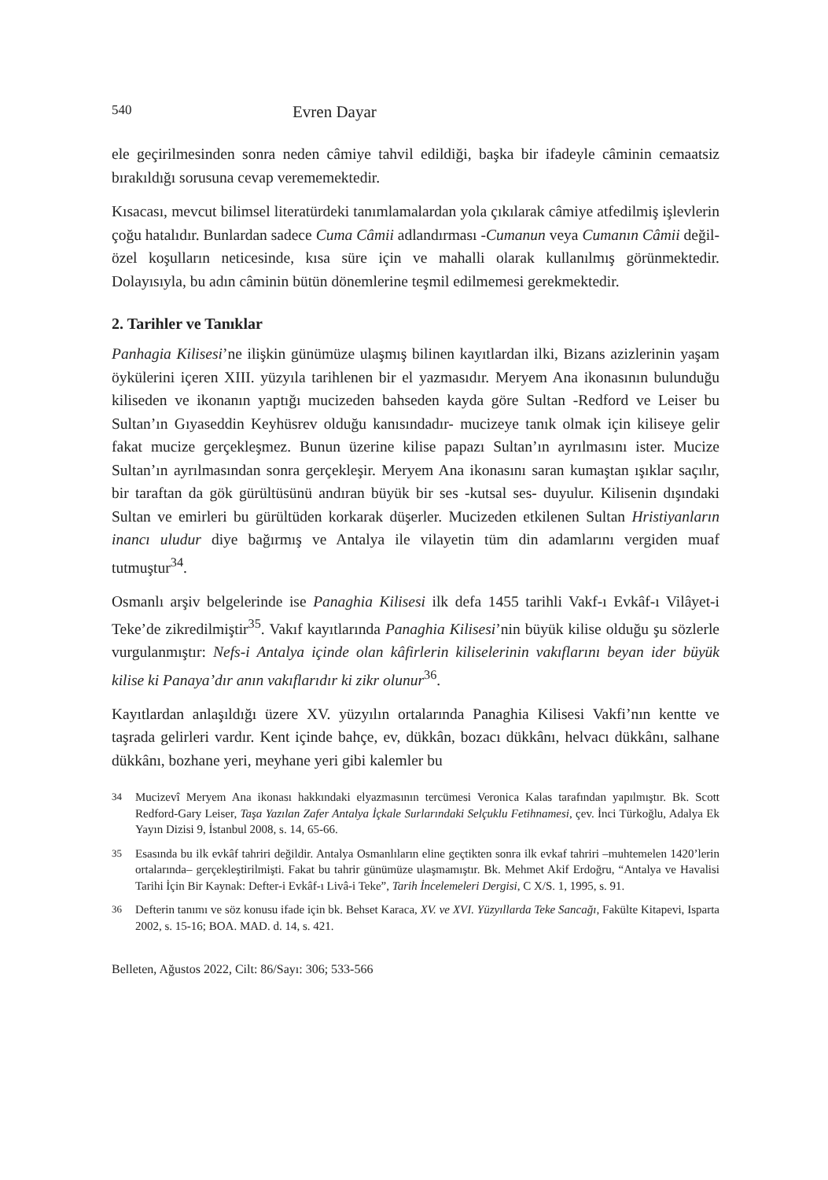540 Evren Dayar
ele geçirilmesinden sonra neden câmiye tahvil edildiği, başka bir ifadeyle câminin cemaatsiz bırakıldığı sorusuna cevap verememektedir.
Kısacası, mevcut bilimsel literatürdeki tanımlamalardan yola çıkılarak câmiye atfedilmiş işlevlerin çoğu hatalıdır. Bunlardan sadece Cuma Câmii adlandırması -Cumanun veya Cumanın Câmii değil- özel koşulların neticesinde, kısa süre için ve mahalli olarak kullanılmış görünmektedir. Dolayısıyla, bu adın câminin bütün dönemlerine teşmil edilmemesi gerekmektedir.
2. Tarihler ve Tanıklar
Panhagia Kilisesi’ne ilişkin günümüze ulaşmış bilinen kayıtlardan ilki, Bizans azizlerinin yaşam öykülerini içeren XIII. yüzyıla tarihlenen bir el yazmasıdır. Meryem Ana ikonasının bulunduğu kiliseden ve ikonanın yaptığı mucizeden bahseden kayda göre Sultan -Redford ve Leiser bu Sultan’ın Gıyaseddin Keyhüsrev olduğu kanısındadır- mucizeye tanık olmak için kiliseye gelir fakat mucize gerçekleşmez. Bunun üzerine kilise papazı Sultan’ın ayrılmasını ister. Mucize Sultan’ın ayrılmasından sonra gerçekleşir. Meryem Ana ikonasını saran kumaştan ışıklar saçılır, bir taraftan da gök gürültüsünü andıran büyük bir ses -kutsal ses- duyulur. Kilisenin dışındaki Sultan ve emirleri bu gürültüden korkarak düşerler. Mucizeden etkilenen Sultan Hristiyanların inancı uludur diye bağırmış ve Antalya ile vilayetin tüm din adamlarını vergiden muaf tutmuştur<sup>34</sup>.
Osmanlı arşiv belgelerinde ise Panaghia Kilisesi ilk defa 1455 tarihli Vakf-ı Evkâf-ı Vilâyet-i Teke’de zikredilmiştir<sup>35</sup>. Vakıf kayıtlarında Panaghia Kilisesi’nin büyük kilise olduğu şu sözlerle vurgulanmıştır: Nefs-i Antalya içinde olan kâfirlerin kiliselerinin vakıflarını beyan ider büyük kilise ki Panaya’dır anın vakıflarıdır ki zikr olunur<sup>36</sup>.
Kayıtlardan anlaşıldığı üzere XV. yüzyılın ortalarında Panaghia Kilisesi Vakfi’nın kentte ve taşrada gelirleri vardır. Kent içinde bahçe, ev, dükkân, bozacı dükkânı, helvacı dükkânı, salhane dükkânı, bozhane yeri, meyhane yeri gibi kalemler bu
34 Mucizevî Meryem Ana ikonası hakkındaki elyazmasının tercümesi Veronica Kalas tarafından yapılmıştır. Bk. Scott Redford-Gary Leiser, Taşa Yazılan Zafer Antalya İçkale Surlarındaki Selçuklu Fetihnamesi, çev. İnci Türkoğlu, Adalya Ek Yayın Dizisi 9, İstanbul 2008, s. 14, 65-66.
35 Esasında bu ilk evkâf tahriri değildir. Antalya Osmanlıların eline geçtikten sonra ilk evkaf tahriri –muhtemelen 1420’lerin ortalarında– gerçekleştirilmişti. Fakat bu tahrir günümüze ulaşmamıştır. Bk. Mehmet Akif Erdoğru, “Antalya ve Havalisi Tarihi İçin Bir Kaynak: Defter-i Evkâf-ı Livâ-i Teke”, Tarih İncelemeleri Dergisi, C X/S. 1, 1995, s. 91.
36 Defterin tanımı ve söz konusu ifade için bk. Behset Karaca, XV. ve XVI. Yüzyıllarda Teke Sancağı, Fakülte Kitapevi, Isparta 2002, s. 15-16; BOA. MAD. d. 14, s. 421.
Belleten, Ağustos 2022, Cilt: 86/Sayı: 306; 533-566